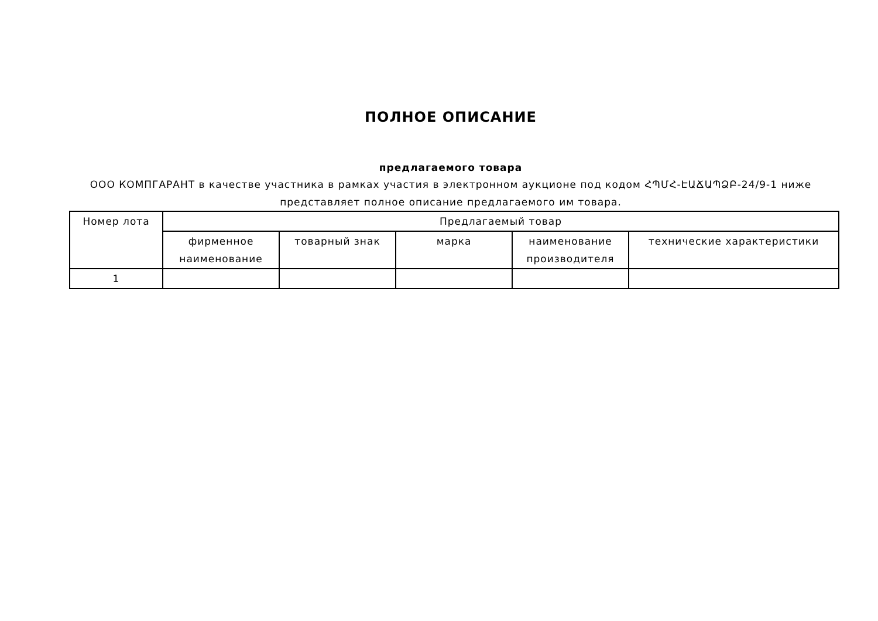ПОЛНОЕ ОПИСАНИЕ
предлагаемого товара
ООО КОМПГАРАНТ в качестве участника в рамках участия в электронном аукционе под кодом ՀՊՄՀ-ԷԱՃԱՊՁԲ-24/9-1 ниже представляет полное описание предлагаемого им товара.
| Номер лота | Предлагаемый товар | | | | |
| --- | --- | --- | --- | --- | --- |
| | фирменное наименование | товарный знак | марка | наименование производителя | технические характеристики |
| 1 | | | | | |